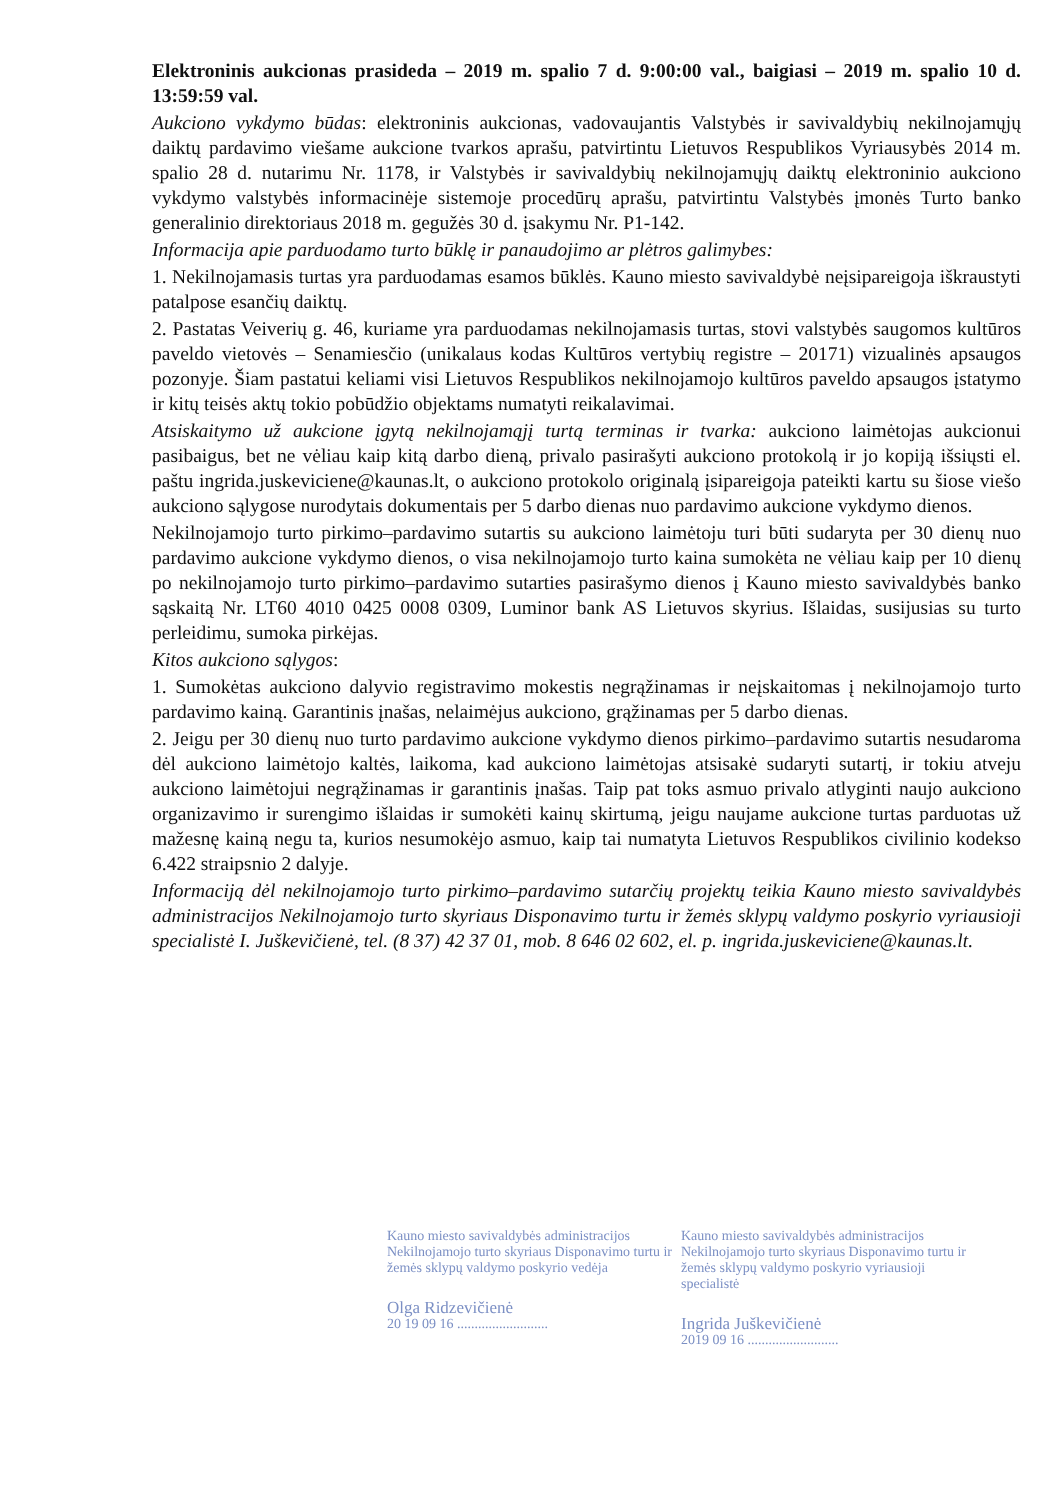Elektroninis aukcionas prasideda – 2019 m. spalio 7 d. 9:00:00 val., baigiasi – 2019 m. spalio 10 d. 13:59:59 val.
Aukciono vykdymo būdas: elektroninis aukcionas, vadovaujantis Valstybės ir savivaldybių nekilnojamųjų daiktų pardavimo viešame aukcione tvarkos aprašu, patvirtintu Lietuvos Respublikos Vyriausybės 2014 m. spalio 28 d. nutarimu Nr. 1178, ir Valstybės ir savivaldybių nekilnojamųjų daiktų elektroninio aukciono vykdymo valstybės informacinėje sistemoje procedūrų aprašu, patvirtintu Valstybės įmonės Turto banko generalinio direktoriaus 2018 m. gegužės 30 d. įsakymu Nr. P1-142.
Informacija apie parduodamo turto būklę ir panaudojimo ar plėtros galimybes:
1. Nekilnojamasis turtas yra parduodamas esamos būklės. Kauno miesto savivaldybė neįsipareigoja iškraustyti patalpose esančių daiktų.
2. Pastatas Veiverių g. 46, kuriame yra parduodamas nekilnojamasis turtas, stovi valstybės saugomos kultūros paveldo vietovės – Senamiesčio (unikalaus kodas Kultūros vertybių registre – 20171) vizualinės apsaugos pozonyje. Šiam pastatui keliami visi Lietuvos Respublikos nekilnojamojo kultūros paveldo apsaugos įstatymo ir kitų teisės aktų tokio pobūdžio objektams numatyti reikalavimai.
Atsiskaitymo už aukcione įgytą nekilnojamąjį turtą terminas ir tvarka: aukciono laimėtojas aukcionui pasibaigus, bet ne vėliau kaip kitą darbo dieną, privalo pasirašyti aukciono protokolą ir jo kopiją išsiųsti el. paštu ingrida.juskeviciene@kaunas.lt, o aukciono protokolo originalą įsipareigoja pateikti kartu su šiose viešo aukciono sąlygose nurodytais dokumentais per 5 darbo dienas nuo pardavimo aukcione vykdymo dienos.
Nekilnojamojo turto pirkimo–pardavimo sutartis su aukciono laimėtoju turi būti sudaryta per 30 dienų nuo pardavimo aukcione vykdymo dienos, o visa nekilnojamojo turto kaina sumokėta ne vėliau kaip per 10 dienų po nekilnojamojo turto pirkimo–pardavimo sutarties pasirašymo dienos į Kauno miesto savivaldybės banko sąskaitą Nr. LT60 4010 0425 0008 0309, Luminor bank AS Lietuvos skyrius. Išlaidas, susijusias su turto perleidimu, sumoka pirkėjas.
Kitos aukciono sąlygos:
1. Sumokėtas aukciono dalyvio registravimo mokestis negrąžinamas ir neįskaitomas į nekilnojamojo turto pardavimo kainą. Garantinis įnašas, nelaimėjus aukciono, grąžinamas per 5 darbo dienas.
2. Jeigu per 30 dienų nuo turto pardavimo aukcione vykdymo dienos pirkimo–pardavimo sutartis nesudaroma dėl aukciono laimėtojo kaltės, laikoma, kad aukciono laimėtojas atsisakė sudaryti sutartį, ir tokiu atveju aukciono laimėtojui negrąžinamas ir garantinis įnašas. Taip pat toks asmuo privalo atlyginti naujo aukciono organizavimo ir surengimo išlaidas ir sumokėti kainų skirtumą, jeigu naujame aukcione turtas parduotas už mažesnę kainą negu ta, kurios nesumokėjo asmuo, kaip tai numatyta Lietuvos Respublikos civilinio kodekso 6.422 straipsnio 2 dalyje.
Informaciją dėl nekilnojamojo turto pirkimo–pardavimo sutarčių projektų teikia Kauno miesto savivaldybės administracijos Nekilnojamojo turto skyriaus Disponavimo turtu ir žemės sklypų valdymo poskyrio vyriausioji specialistė I. Juškevičienė, tel. (8 37) 42 37 01, mob. 8 646 02 602, el. p. ingrida.juskeviciene@kaunas.lt.
Kauno miesto savivaldybės administracijos Nekilnojamojo turto skyriaus Disponavimo turtu ir žemės sklypų valdymo poskyrio vedėja
Olga Ridzevičienė
20 19 09 16 ..........................
Kauno miesto savivaldybės administracijos Nekilnojamojo turto skyriaus Disponavimo turtu ir žemės sklypų valdymo poskyrio vyriausioji specialistė
Ingrida Juškevičienė
2019 09 16 ..........................